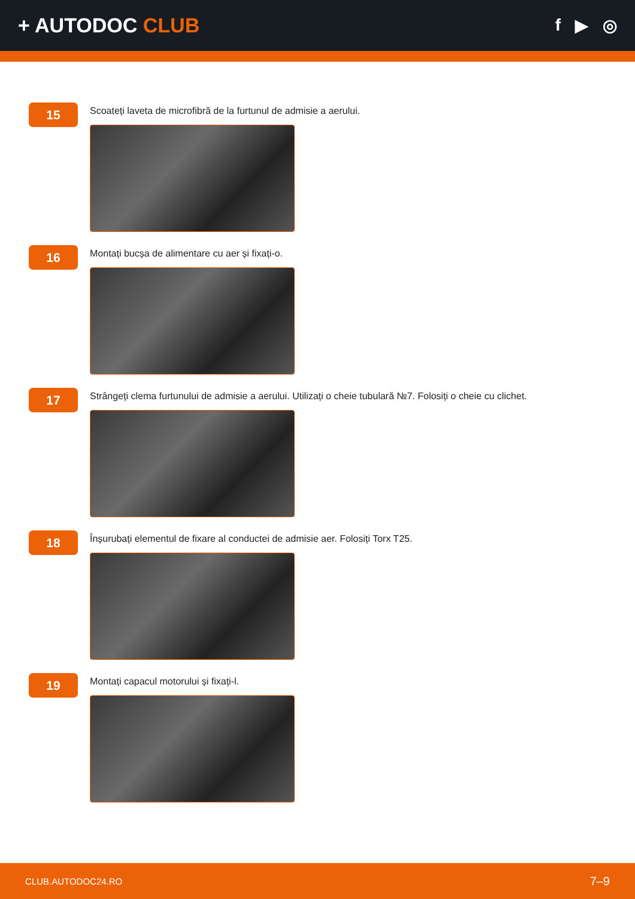+ AUTODOC CLUB
f ▶ ◎
15
Scoateți laveta de microfibră de la furtunul de admisie a aerului.
16
Montați bucșa de alimentare cu aer și fixați-o.
17
Strângeți clema furtunului de admisie a aerului. Utilizați o cheie tubulară №7. Folosiți o cheie cu clichet.
18
Înșurubați elementul de fixare al conductei de admisie aer. Folosiți Torx T25.
19
Montați capacul motorului și fixați-l.
CLUB.AUTODOC24.RO 7–9